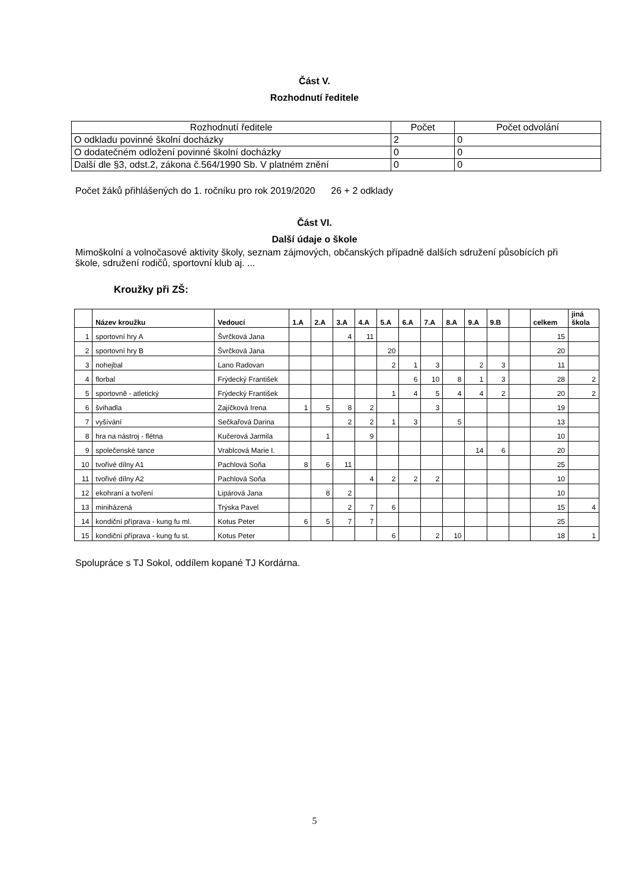Část V.
Rozhodnutí ředitele
| Rozhodnutí ředitele | Počet | Počet odvolání |
| O odkladu povinné školní docházky | 2 | 0 |
| O dodatečném odložení povinné školní docházky | 0 | 0 |
| Další dle §3, odst.2, zákona č.564/1990 Sb. V platném znění | 0 | 0 |
Počet žáků přihlášených do 1. ročníku pro rok 2019/2020 26 + 2 odklady
Část VI.
Další údaje o škole
Mimoškolní a volnočasové aktivity školy, seznam zájmových, občanských případně dalších sdružení působících při škole, sdružení rodičů, sportovní klub aj. ...
Kroužky při ZŠ:
| | Název kroužku | Vedoucí | 1.A | 2.A | 3.A | 4.A | 5.A | 6.A | 7.A | 8.A | 9.A | 9.B | | celkem | jiná škola |
| --- | --- | --- | --- | --- | --- | --- | --- | --- | --- | --- | --- | --- | --- | --- | --- |
| 1 | sportovní hry A | Švrčková Jana | | | 4 | 11 | | | | | | | | 15 | |
| 2 | sportovní hry B | Švrčková Jana | | | | | 20 | | | | | | | 20 | |
| 3 | nohejbal | Lano Radovan | | | | | 2 | 1 | 3 | | 2 | 3 | | 11 | |
| 4 | florbal | Frýdecký František | | | | | | 6 | 10 | 8 | 1 | 3 | | 28 | 2 |
| 5 | sportovně - atletický | Frýdecký František | | | | | 1 | 4 | 5 | 4 | 4 | 2 | | 20 | 2 |
| 6 | švihadla | Zajíčková Irena | 1 | 5 | 8 | 2 | | | 3 | | | | | 19 | |
| 7 | vyšívání | Sečkařová Darina | | | 2 | 2 | 1 | 3 | | 5 | | | | 13 | |
| 8 | hra na nástroj - flétna | Kučerová Jarmila | | 1 | | 9 | | | | | | | | 10 | |
| 9 | společenské tance | Vrablcová Marie I. | | | | | | | | | 14 | 6 | | 20 | |
| 10 | tvořivé dílny A1 | Pachlová Soňa | 8 | 6 | 11 | | | | | | | | | 25 | |
| 11 | tvořivé dílny A2 | Pachlová Soňa | | | | 4 | 2 | 2 | 2 | | | | | 10 | |
| 12 | ekohraní a tvoření | Lipárová Jana | | 8 | 2 | | | | | | | | | 10 | |
| 13 | miniházená | Trýska Pavel | | | 2 | 7 | 6 | | | | | | | 15 | 4 |
| 14 | kondiční příprava - kung fu ml. | Kotus Peter | 6 | 5 | 7 | 7 | | | | | | | | 25 | |
| 15 | kondiční příprava - kung fu st. | Kotus Peter | | | | | 6 | | 2 | 10 | | | | 18 | 1 |
Spolupráce s TJ Sokol, oddílem kopané TJ Kordárna.
5